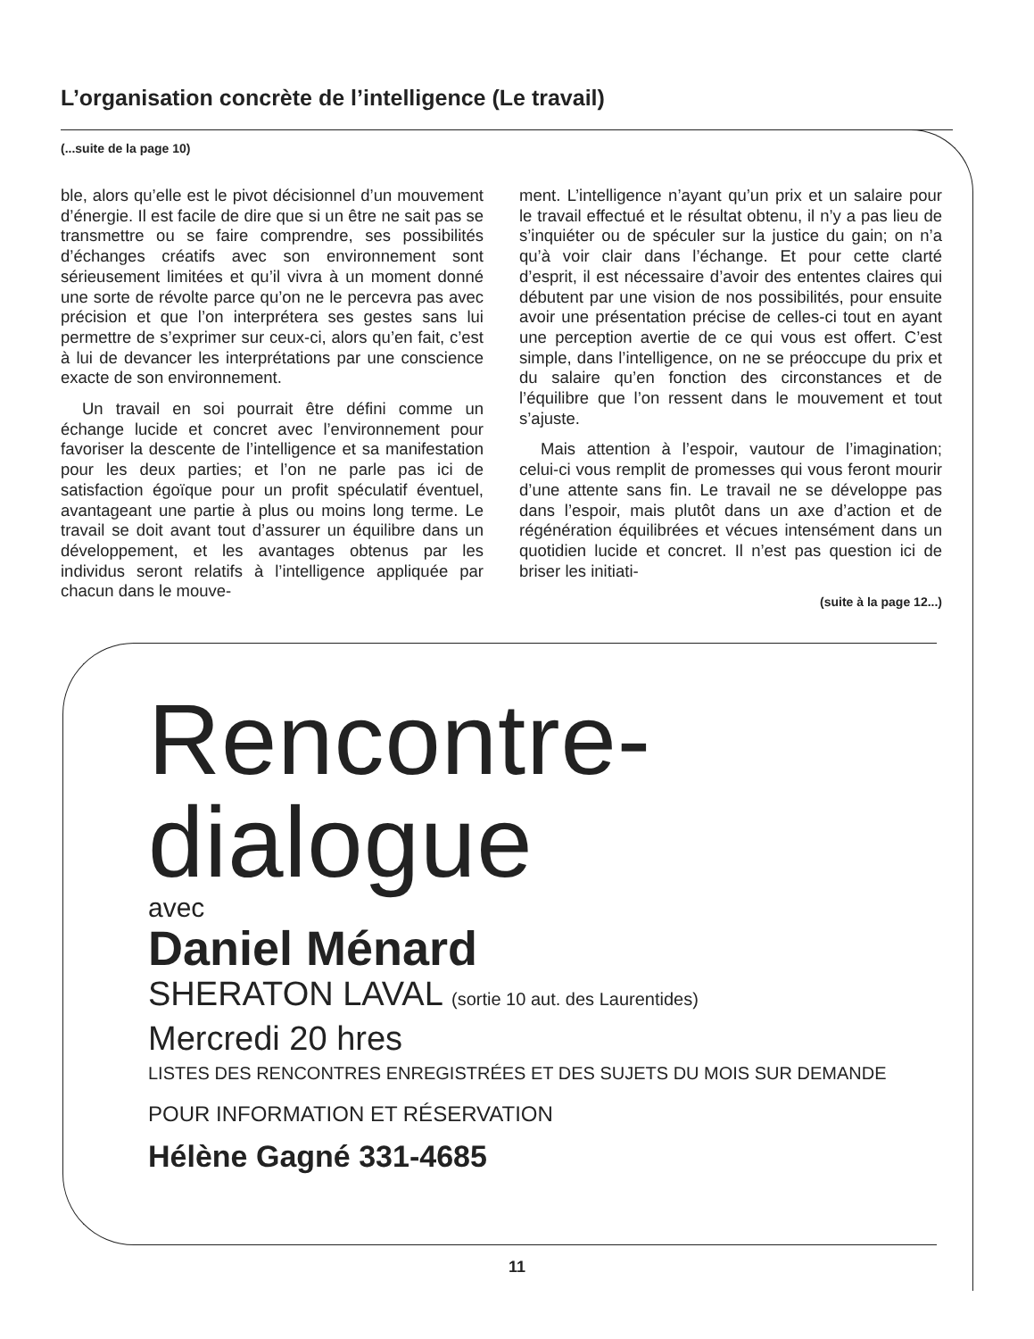L’organisation concrète de l’intelligence (Le travail)
(...suite de la page 10)
ble, alors qu’elle est le pivot décisionnel d’un mouvement d’énergie. Il est facile de dire que si un être ne sait pas se transmettre ou se faire comprendre, ses possibilités d’échanges créatifs avec son environnement sont sérieusement limitées et qu’il vivra à un moment donné une sorte de révolte parce qu’on ne le percevra pas avec précision et que l’on interprétera ses gestes sans lui permettre de s’exprimer sur ceux-ci, alors qu’en fait, c’est à lui de devancer les interprétations par une conscience exacte de son environnement.
Un travail en soi pourrait être défini comme un échange lucide et concret avec l’environnement pour favoriser la descente de l’intelligence et sa manifestation pour les deux parties; et l’on ne parle pas ici de satisfaction égoïque pour un profit spéculatif éventuel, avantageant une partie à plus ou moins long terme. Le travail se doit avant tout d’assurer un équilibre dans un développement, et les avantages obtenus par les individus seront relatifs à l’intelligence appliquée par chacun dans le mouve-
ment. L’intelligence n’ayant qu’un prix et un salaire pour le travail effectué et le résultat obtenu, il n’y a pas lieu de s’inquiéter ou de spéculer sur la justice du gain; on n’a qu’à voir clair dans l’échange. Et pour cette clarté d’esprit, il est nécessaire d’avoir des ententes claires qui débutent par une vision de nos possibilités, pour ensuite avoir une présentation précise de celles-ci tout en ayant une perception avertie de ce qui vous est offert. C’est simple, dans l’intelligence, on ne se préoccupe du prix et du salaire qu’en fonction des circonstances et de l’équilibre que l’on ressent dans le mouvement et tout s’ajuste.
Mais attention à l’espoir, vautour de l’imagination; celui-ci vous remplit de promesses qui vous feront mourir d’une attente sans fin. Le travail ne se développe pas dans l’espoir, mais plutôt dans un axe d’action et de régénération équilibrées et vécues intensément dans un quotidien lucide et concret. Il n’est pas question ici de briser les initiati-
(suite à la page 12...)
Rencontre-
dialogue
avec
Daniel Ménard
SHERATON LAVAL (sortie 10 aut. des Laurentides)
Mercredi 20 hres
LISTES DES RENCONTRES ENREGISTRÉES ET DES SUJETS DU MOIS SUR DEMANDE
POUR INFORMATION ET RÉSERVATION
Hélène Gagné 331-4685
11